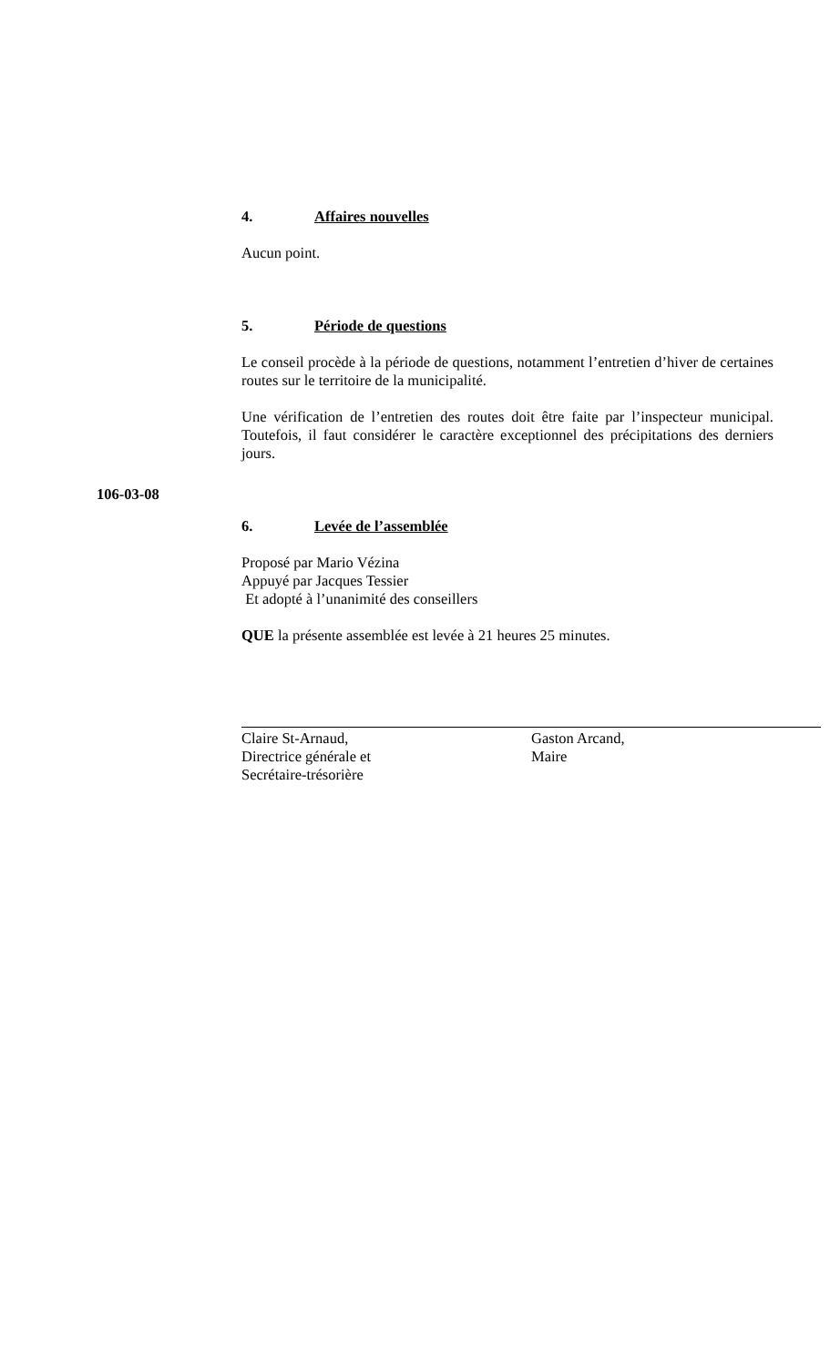106-03-08
4. Affaires nouvelles
Aucun point.
5. Période de questions
Le conseil procède à la période de questions, notamment l’entretien d’hiver de certaines routes sur le territoire de la municipalité.
Une vérification de l’entretien des routes doit être faite par l’inspecteur municipal. Toutefois, il faut considérer le caractère exceptionnel des précipitations des derniers jours.
6. Levée de l’assemblée
Proposé par Mario Vézina
Appuyé par Jacques Tessier
Et adopté à l’unanimité des conseillers
QUE la présente assemblée est levée à 21 heures 25 minutes.
Claire St-Arnaud,
Directrice générale et
Secrétaire-trésorière
Gaston Arcand,
Maire